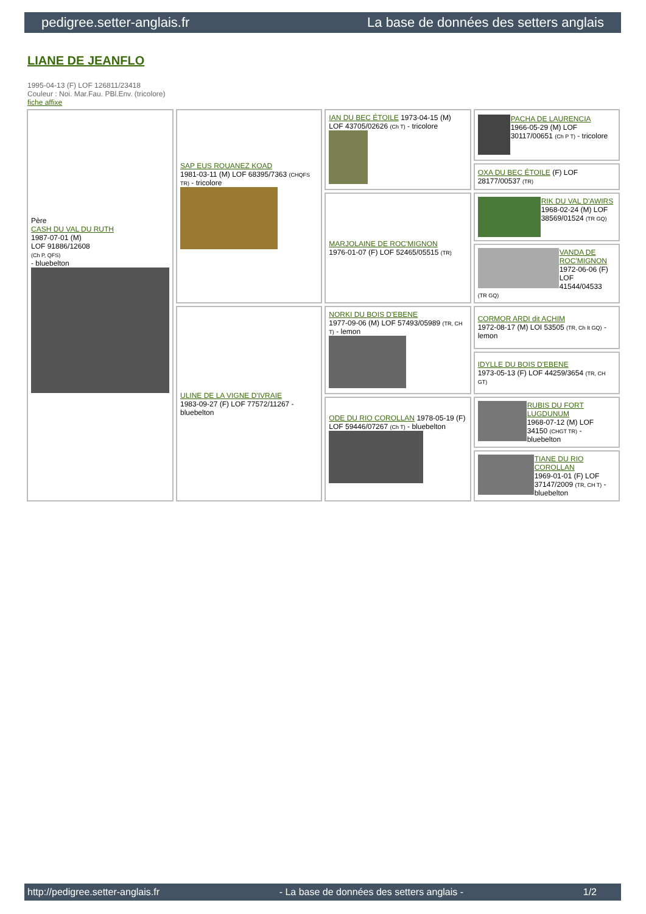pedigree.setter-anglais.fr La base de données des setters anglais
LIANE DE JEANFLO
1995-04-13 (F) LOF 126811/23418
Couleur : Noi. Mar.Fau. PBl.Env. (tricolore)
fiche affixe
| Père CASH DU VAL DU RUTH 1987-07-01 (M) LOF 91886/12608 (Ch P, QFS) - bluebelton | SAP EUS ROUANEZ KOAD 1981-03-11 (M) LOF 68395/7363 (CHQFS TR) - tricolore | IAN DU BEC ÉTOILE 1973-04-15 (M) LOF 43705/02626 (Ch T) - tricolore | PACHA DE LAURENCIA 1966-05-29 (M) LOF 30117/00651 (Ch P T) - tricolore |
| | | | OXA DU BEC ÉTOILE (F) LOF 28177/00537 (TR) |
| | | MARJOLAINE DE ROC'MIGNON 1976-01-07 (F) LOF 52465/05515 (TR) | RIK DU VAL D'AWIRS 1968-02-24 (M) LOF 38569/01524 (TR GQ) |
| | | | VANDA DE ROC'MIGNON 1972-06-06 (F) LOF 41544/04533 (TR GQ) |
| | ULINE DE LA VIGNE D'IVRAIE 1983-09-27 (F) LOF 77572/11267 - bluebelton | NORKI DU BOIS D'EBENE 1977-09-06 (M) LOF 57493/05989 (TR, CH T) - lemon | CORMOR ARDI dit ACHIM 1972-08-17 (M) LOI 53505 (TR, Ch It GQ) - lemon |
| | | | IDYLLE DU BOIS D'EBENE 1973-05-13 (F) LOF 44259/3654 (TR, CH GT) |
| | | ODE DU RIO COROLLAN 1978-05-19 (F) LOF 59446/07267 (Ch T) - bluebelton | RUBIS DU FORT LUGDUNUM 1968-07-12 (M) LOF 34150 (CHGT TR) - bluebelton |
| | | | TIANE DU RIO COROLLAN 1969-01-01 (F) LOF 37147/2009 (TR, CH T) - bluebelton |
http://pedigree.setter-anglais.fr - La base de données des setters anglais - 1/2